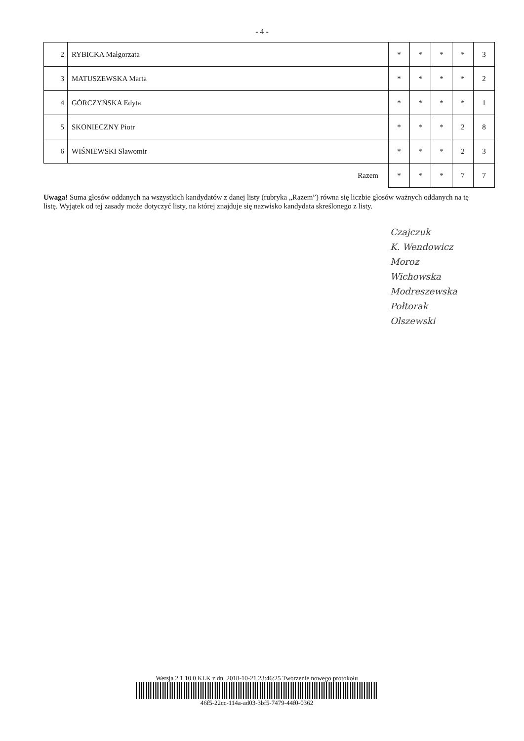- 4 -
| 2 | RYBICKA Małgorzata | * | * | * | * | 3 |
| 3 | MATUSZEWSKA Marta | * | * | * | * | 2 |
| 4 | GÓRCZYŃSKA Edyta | * | * | * | * | 1 |
| 5 | SKONIECZNY Piotr | * | * | * | 2 | 8 |
| 6 | WIŚNIEWSKI Sławomir | * | * | * | 2 | 3 |
| Razem | | * | * | * | 7 | 7 |
Uwaga! Suma głosów oddanych na wszystkich kandydatów z danej listy (rubryka „Razem”) równa się liczbie głosów ważnych oddanych na tę listę. Wyjątek od tej zasady może dotyczyć listy, na której znajduje się nazwisko kandydata skreślonego z listy.
Czajczuk
K. Wendowicz
Moroz
Wichowska
Modreszewska
Połtorak
Olszewski
Wersja 2.1.10.0 KLK z dn. 2018-10-21 23:46:25 Tworzenie nowego protokołu
46f5-22cc-114a-ad03-3bf5-7479-44f0-0362